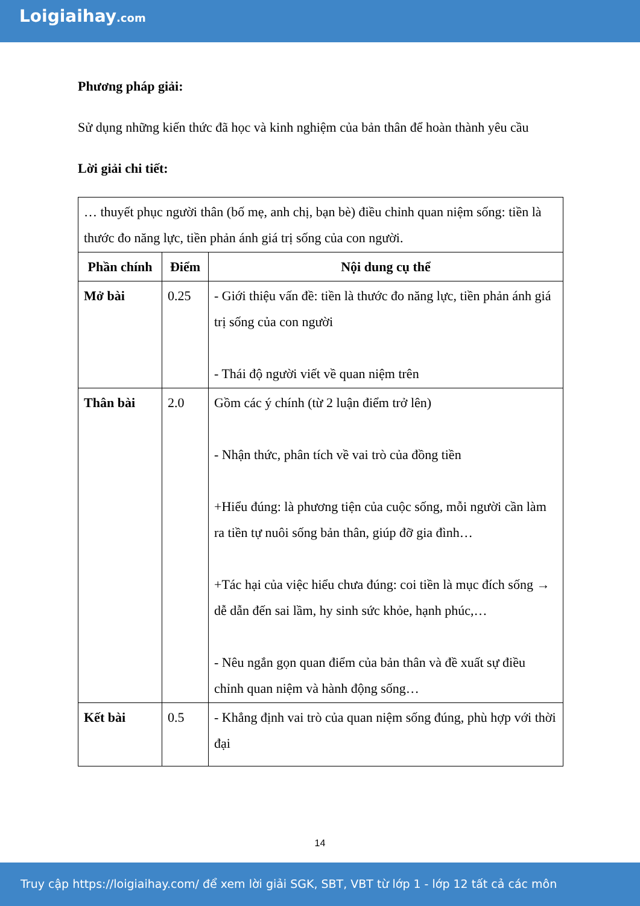Loigiaihay.com
Phương pháp giải:
Sử dụng những kiến thức đã học và kinh nghiệm của bản thân để hoàn thành yêu cầu
Lời giải chi tiết:
| … thuyết phục người thân (bố mẹ, anh chị, bạn bè) điều chỉnh quan niệm sống: tiền là thước đo năng lực, tiền phản ánh giá trị sống của con người. | | |
| Phần chính | Điểm | Nội dung cụ thể |
| Mở bài | 0.25 | - Giới thiệu vấn đề: tiền là thước đo năng lực, tiền phản ánh giá trị sống của con người - Thái độ người viết về quan niệm trên |
| Thân bài | 2.0 | Gồm các ý chính (từ 2 luận điểm trở lên) - Nhận thức, phân tích về vai trò của đồng tiền +Hiểu đúng: là phương tiện của cuộc sống, mỗi người cần làm ra tiền tự nuôi sống bản thân, giúp đỡ gia đình… +Tác hại của việc hiểu chưa đúng: coi tiền là mục đích sống → dễ dẫn đến sai lầm, hy sinh sức khỏe, hạnh phúc,… - Nêu ngắn gọn quan điểm của bản thân và đề xuất sự điều chỉnh quan niệm và hành động sống… |
| Kết bài | 0.5 | - Khẳng định vai trò của quan niệm sống đúng, phù hợp với thời đại |
14
Truy cập https://loigiaihay.com/ để xem lời giải SGK, SBT, VBT từ lớp 1 - lớp 12 tất cả các môn